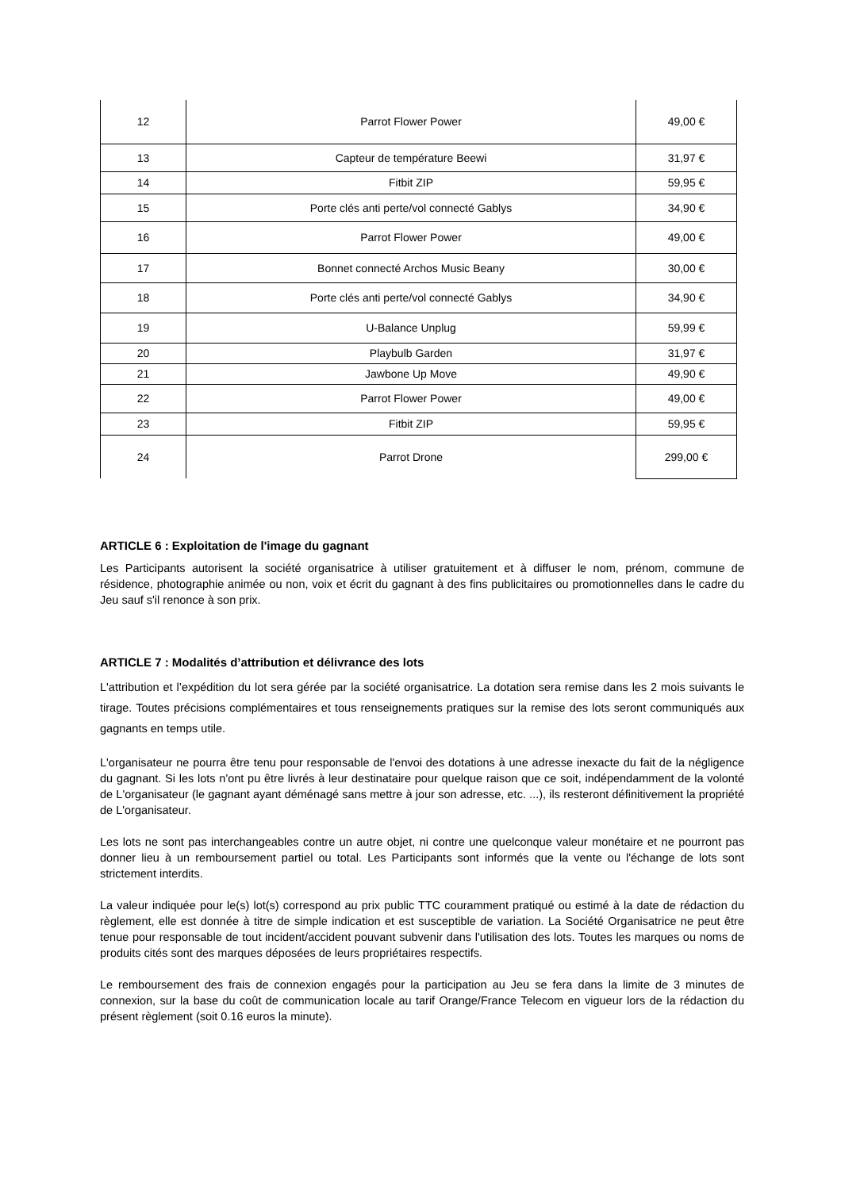| 12 | Parrot Flower Power | 49,00 € |
| 13 | Capteur de température Beewi | 31,97 € |
| 14 | Fitbit ZIP | 59,95 € |
| 15 | Porte clés anti perte/vol connecté Gablys | 34,90 € |
| 16 | Parrot Flower Power | 49,00 € |
| 17 | Bonnet connecté Archos Music Beany | 30,00 € |
| 18 | Porte clés anti perte/vol connecté Gablys | 34,90 € |
| 19 | U-Balance Unplug | 59,99 € |
| 20 | Playbulb Garden | 31,97 € |
| 21 | Jawbone Up Move | 49,90 € |
| 22 | Parrot Flower Power | 49,00 € |
| 23 | Fitbit ZIP | 59,95 € |
| 24 | Parrot Drone | 299,00 € |
ARTICLE 6 : Exploitation de l'image du gagnant
Les Participants autorisent la société organisatrice à utiliser gratuitement et à diffuser le nom, prénom, commune de résidence, photographie animée ou non, voix et écrit du gagnant à des fins publicitaires ou promotionnelles dans le cadre du Jeu sauf s'il renonce à son prix.
ARTICLE 7 : Modalités d’attribution et délivrance des lots
L'attribution et l’expédition du lot sera gérée par la société organisatrice. La dotation sera remise dans les 2 mois suivants le tirage. Toutes précisions complémentaires et tous renseignements pratiques sur la remise des lots seront communiqués aux gagnants en temps utile.
L'organisateur ne pourra être tenu pour responsable de l'envoi des dotations à une adresse inexacte du fait de la négligence du gagnant. Si les lots n'ont pu être livrés à leur destinataire pour quelque raison que ce soit, indépendamment de la volonté de L'organisateur (le gagnant ayant déménagé sans mettre à jour son adresse, etc. ...), ils resteront définitivement la propriété de L'organisateur.
Les lots ne sont pas interchangeables contre un autre objet, ni contre une quelconque valeur monétaire et ne pourront pas donner lieu à un remboursement partiel ou total. Les Participants sont informés que la vente ou l'échange de lots sont strictement interdits.
La valeur indiquée pour le(s) lot(s) correspond au prix public TTC couramment pratiqué ou estimé à la date de rédaction du règlement, elle est donnée à titre de simple indication et est susceptible de variation. La Société Organisatrice ne peut être tenue pour responsable de tout incident/accident pouvant subvenir dans l'utilisation des lots. Toutes les marques ou noms de produits cités sont des marques déposées de leurs propriétaires respectifs.
Le remboursement des frais de connexion engagés pour la participation au Jeu se fera dans la limite de 3 minutes de connexion, sur la base du coût de communication locale au tarif Orange/France Telecom en vigueur lors de la rédaction du présent règlement (soit 0.16 euros la minute).